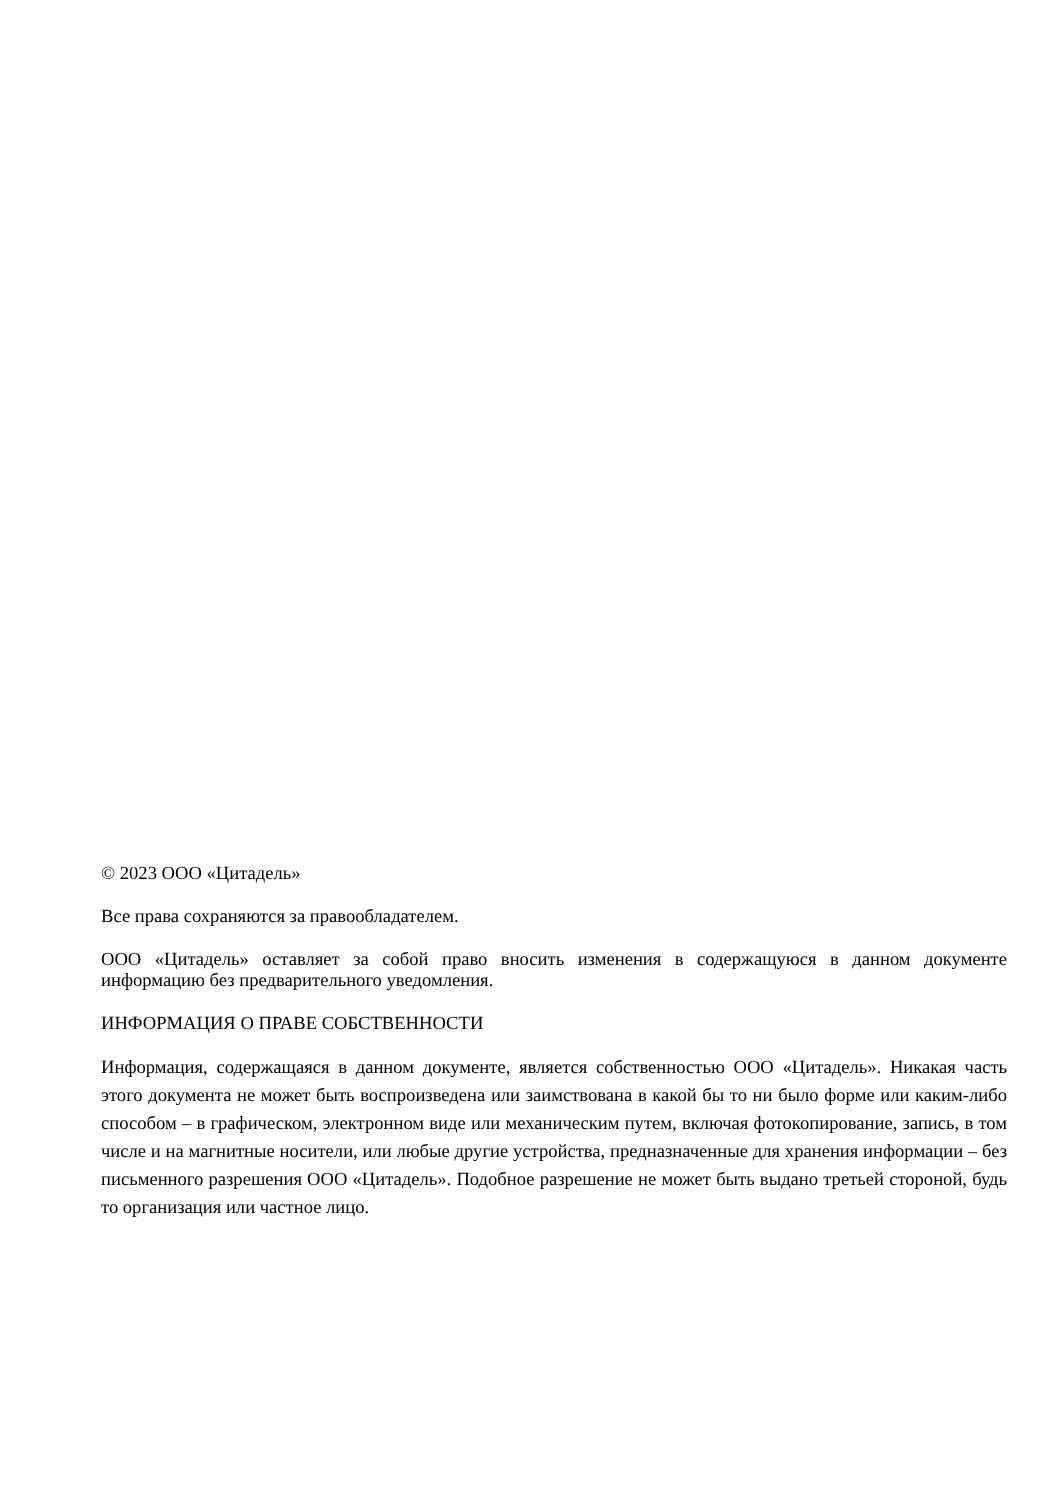© 2023 ООО «Цитадель»
Все права сохраняются за правообладателем.
ООО «Цитадель» оставляет за собой право вносить изменения в содержащуюся в данном документе информацию без предварительного уведомления.
ИНФОРМАЦИЯ О ПРАВЕ СОБСТВЕННОСТИ
Информация, содержащаяся в данном документе, является собственностью ООО «Цитадель». Никакая часть этого документа не может быть воспроизведена или заимствована в какой бы то ни было форме или каким-либо способом – в графическом, электронном виде или механическим путем, включая фотокопирование, запись, в том числе и на магнитные носители, или любые другие устройства, предназначенные для хранения информации – без письменного разрешения ООО «Цитадель». Подобное разрешение не может быть выдано третьей стороной, будь то организация или частное лицо.